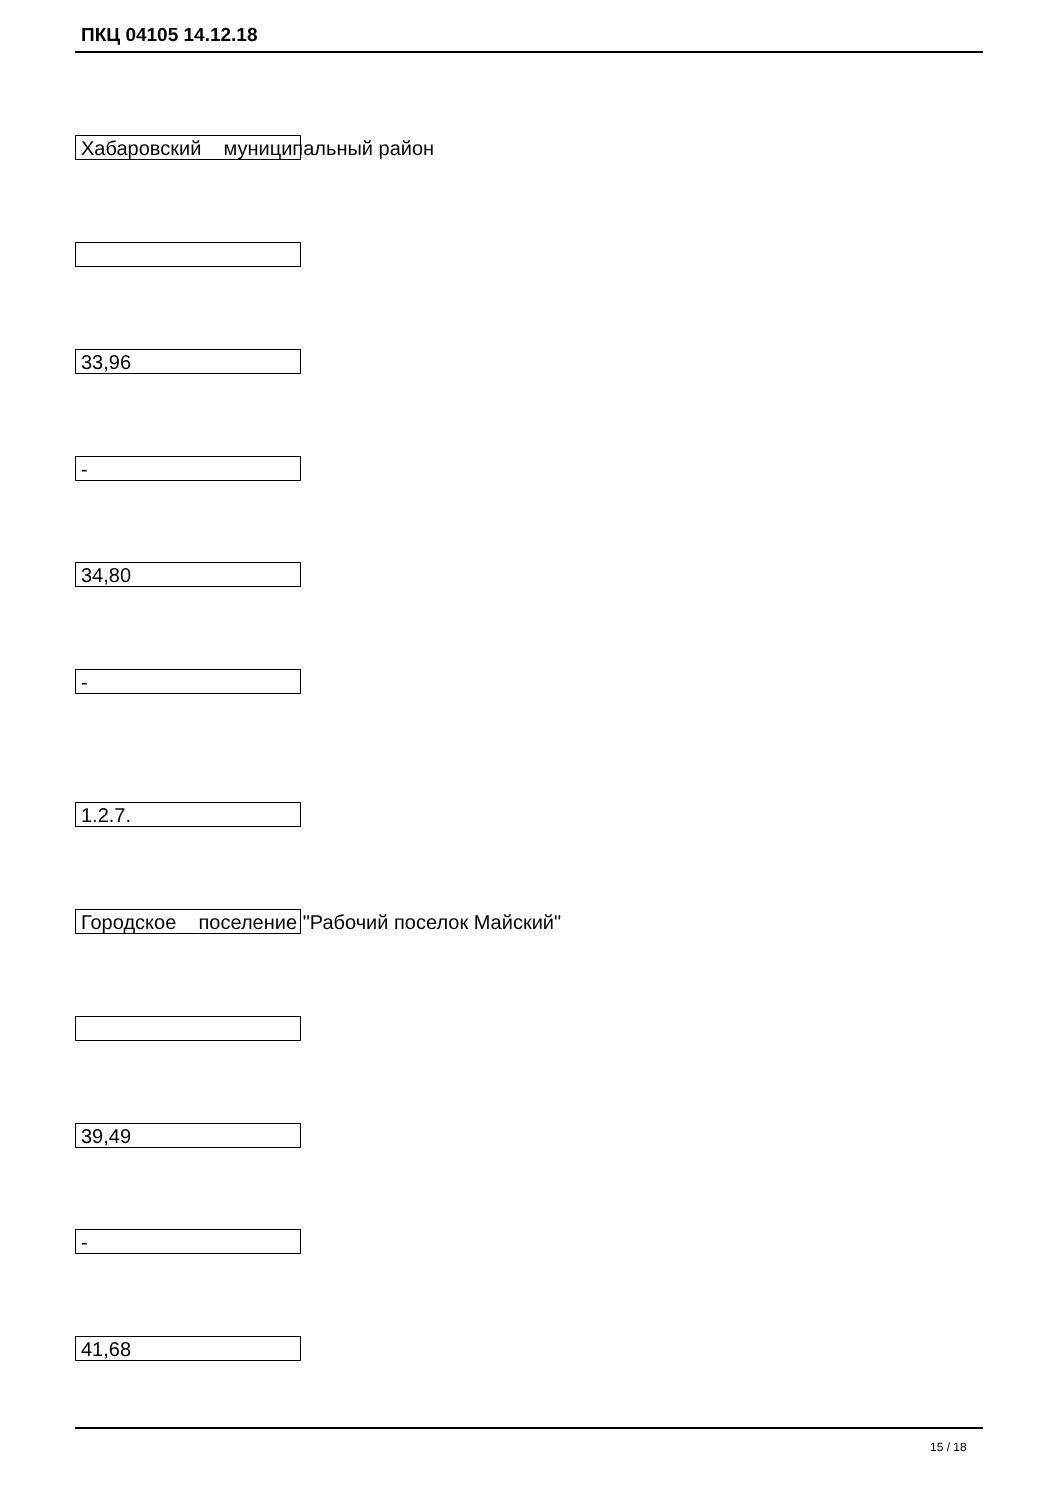ПКЦ 04105 14.12.18
Хабаровский муниципальный район
33,96
-
34,80
-
1.2.7.
Городское поселение "Рабочий поселок Майский"
39,49
-
41,68
15 / 18